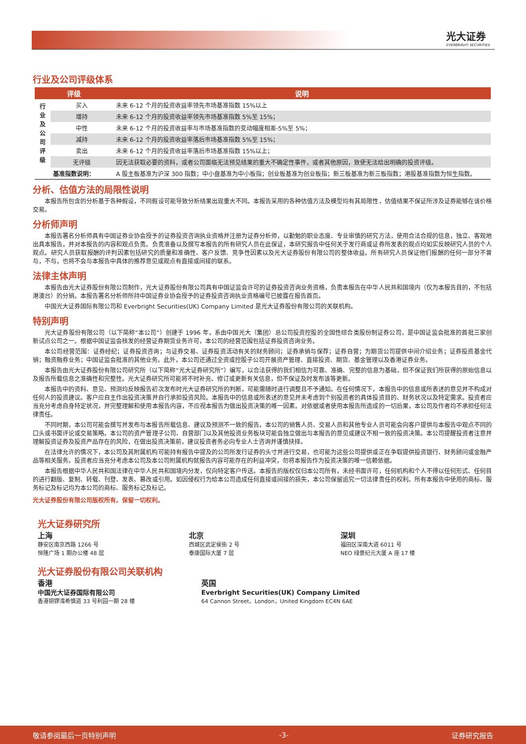光大证券
EVERBRIGHT SECURITIES
行业及公司评级体系
| 评级 | | 说明 |
| --- | --- | --- |
| 行 业 及 公 司 评 级 | 买入 | 未来 6-12 个月的投资收益率领先市场基准指数 15%以上 |
| | 增持 | 未来 6-12 个月的投资收益率领先市场基准指数 5%至 15%； |
| | 中性 | 未来 6-12 个月的投资收益率与市场基准指数的变动幅度相差-5%至 5%； |
| | 减持 | 未来 6-12 个月的投资收益率落后市场基准指数 5%至 15%； |
| | 卖出 | 未来 6-12 个月的投资收益率落后市场基准指数 15%以上； |
| | 无评级 | 因无法获取必要的资料，或者公司面临无法预见结果的重大不确定性事件，或者其他原因，致使无法给出明确的投资评级。 |
| 基准指数说明： | | A 股主板基准为沪深 300 指数；中小盘基准为中小板指；创业板基准为创业板指；新三板基准为新三板指数；港股基准指数为恒生指数。 |
分析、估值方法的局限性说明
本报告所包含的分析基于各种假设，不同假设可能导致分析结果出现重大不同。本报告采用的各种估值方法及模型均有其局限性，估值结果不保证所涉及证券能够在该价格交易。
分析师声明
本报告署名分析师具有中国证券业协会授予的证券投资咨询执业资格并注册为证券分析师，以勤勉的职业态度、专业审慎的研究方法，使用合法合规的信息，独立、客观地出具本报告，并对本报告的内容和观点负责。负责准备以及撰写本报告的所有研究人员在此保证，本研究报告中任何关于发行商或证券所发表的观点均如实反映研究人员的个人观点。研究人员获取报酬的评判因素包括研究的质量和准确性、客户反馈、竞争性因素以及光大证券股份有限公司的整体收益。所有研究人员保证他们报酬的任何一部分不曾与，不与，也将不会与本报告中具体的推荐意见或观点有直接或间接的联系。
法律主体声明
本报告由光大证券股份有限公司制作，光大证券股份有限公司具有中国证监会许可的证券投资咨询业务资格，负责本报告在中华人民共和国境内（仅为本报告目的，不包括港澳台）的分销。本报告署名分析师所持中国证券业协会授予的证券投资咨询执业资格编号已披露在报告首页。
中国光大证券国际有限公司和 Everbright Securities(UK) Company Limited 是光大证券股份有限公司的关联机构。
特别声明
光大证券股份有限公司（以下简称“本公司”）创建于 1996 年，系由中国光大（集团）总公司投资控股的全国性综合类股份制证券公司，是中国证监会批准的首批三家创新试点公司之一。根据中国证监会核发的经营证券期货业务许可，本公司的经营范围包括证券投资咨询业务。
本公司经营范围：证券经纪；证券投资咨询；与证券交易、证券投资活动有关的财务顾问；证券承销与保荐；证券自营；为期货公司提供中间介绍业务；证券投资基金代销；融资融券业务；中国证监会批准的其他业务。此外，本公司还通过全资或控股子公司开展资产管理、直接投资、期货、基金管理以及香港证券业务。
本报告由光大证券股份有限公司研究所（以下简称“光大证券研究所”）编写，以合法获得的我们相信为可靠、准确、完整的信息为基础，但不保证我们所获得的原始信息以及报告所载信息之准确性和完整性。光大证券研究所可能将不时补充、修订或更新有关信息，但不保证及时发布该等更新。
本报告中的资料、意见、预测均反映报告初次发布时光大证券研究所的判断，可能需随时进行调整且不予通知。在任何情况下，本报告中的信息或所表述的意见并不构成对任何人的投资建议。客户应自主作出投资决策并自行承担投资风险。本报告中的信息或所表述的意见并未考虑到个别投资者的具体投资目的、财务状况以及特定需求。投资者应当充分考虑自身特定状况，并完整理解和使用本报告内容，不应视本报告为做出投资决策的唯一因素。对依据或者使用本报告所造成的一切后果，本公司及作者均不承担任何法律责任。
不同时期，本公司可能会撰写并发布与本报告所载信息、建议及预测不一致的报告。本公司的销售人员、交易人员和其他专业人员可能会向客户提供与本报告中观点不同的口头或书面评论或交易策略。本公司的资产管理子公司、自营部门以及其他投资业务板块可能会独立做出与本报告的意见或建议不相一致的投资决策。本公司提醒投资者注意并理解投资证券及投资产品存在的风险，在做出投资决策前，建议投资者务必向专业人士咨询并谨慎抉择。
在法律允许的情况下，本公司及其附属机构可能持有报告中提及的公司所发行证券的头寸并进行交易，也可能为这些公司提供或正在争取提供投资银行、财务顾问或金融产品等相关服务。投资者应当充分考虑本公司及本公司附属机构就报告内容可能存在的利益冲突，勿将本报告作为投资决策的唯一信赖依据。
本报告根据中华人民共和国法律在中华人民共和国境内分发，仅向特定客户传送。本报告的版权仅归本公司所有，未经书面许可，任何机构和个人不得以任何形式、任何目的进行翻版、复制、转载、刊登、发表、篡改或引用。如因侵权行为给本公司造成任何直接或间接的损失，本公司保留追究一切法律责任的权利。所有本报告中使用的商标、服务标记及标记均为本公司的商标、服务标记及标记。
光大证券股份有限公司版权所有。保留一切权利。
光大证券研究所
上海
静安区南京西路 1266 号
恒隆广场 1 期办公楼 48 层
北京
西城区武定侯街 2 号
泰康国际大厦 7 层
深圳
福田区深南大道 6011 号
NEO 绿景纪元大厦 A 座 17 楼
光大证券股份有限公司关联机构
香港
中国光大证券国际有限公司
香港铜锣湾希慎道 33 号利园一期 28 楼
英国
Everbright Securities(UK) Company Limited
64 Cannon Street，London，United Kingdom EC4N 6AE
敬请参阅最后一页特别声明 -3- 证券研究报告